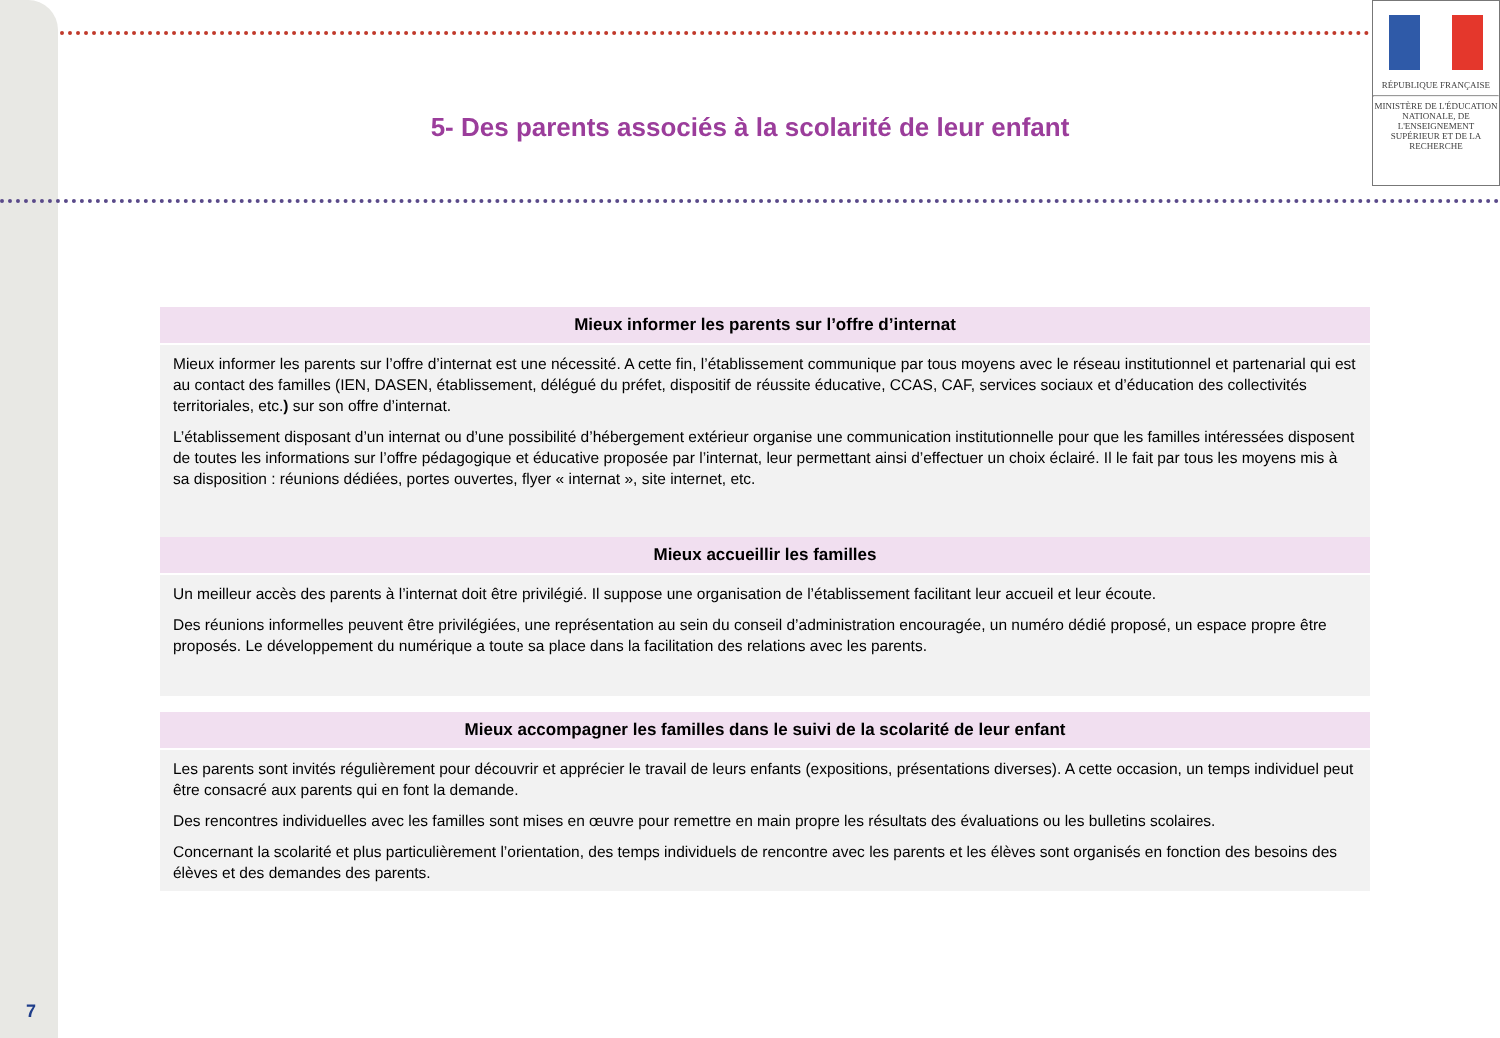RÉPUBLIQUE FRANÇAISE
MINISTÈRE DE L'ÉDUCATION NATIONALE, DE L'ENSEIGNEMENT SUPÉRIEUR ET DE LA RECHERCHE
5- Des parents associés à la scolarité de leur enfant
| Mieux informer les parents sur l’offre d’internat |
| --- |
| Mieux informer les parents sur l’offre d’internat est une nécessité. A cette fin, l’établissement communique par tous moyens avec le réseau institutionnel et partenarial qui est au contact des familles (IEN, DASEN, établissement, délégué du préfet, dispositif de réussite éducative, CCAS, CAF, services sociaux et d’éducation des collectivités territoriales, etc. ) sur son offre d’internat. L’établissement disposant d’un internat ou d’une possibilité d’hébergement extérieur organise une communication institutionnelle pour que les familles intéressées disposent de toutes les informations sur l’offre pédagogique et éducative proposée par l’internat, leur permettant ainsi d’effectuer un choix éclairé. Il le fait par tous les moyens mis à sa disposition : réunions dédiées, portes ouvertes, flyer « internat », site internet, etc. |
| Mieux accueillir les familles |
| Un meilleur accès des parents à l’internat doit être privilégié. Il suppose une organisation de l’établissement facilitant leur accueil et leur écoute. Des réunions informelles peuvent être privilégiées, une représentation au sein du conseil d’administration encouragée, un numéro dédié proposé, un espace propre être proposés. Le développement du numérique a toute sa place dans la facilitation des relations avec les parents. |
| Mieux accompagner les familles dans le suivi de la scolarité de leur enfant |
| --- |
| Les parents sont invités régulièrement pour découvrir et apprécier le travail de leurs enfants (expositions, présentations diverses). A cette occasion, un temps individuel peut être consacré aux parents qui en font la demande. Des rencontres individuelles avec les familles sont mises en œuvre pour remettre en main propre les résultats des évaluations ou les bulletins scolaires. Concernant la scolarité et plus particulièrement l’orientation, des temps individuels de rencontre avec les parents et les élèves sont organisés en fonction des besoins des élèves et des demandes des parents. |
7